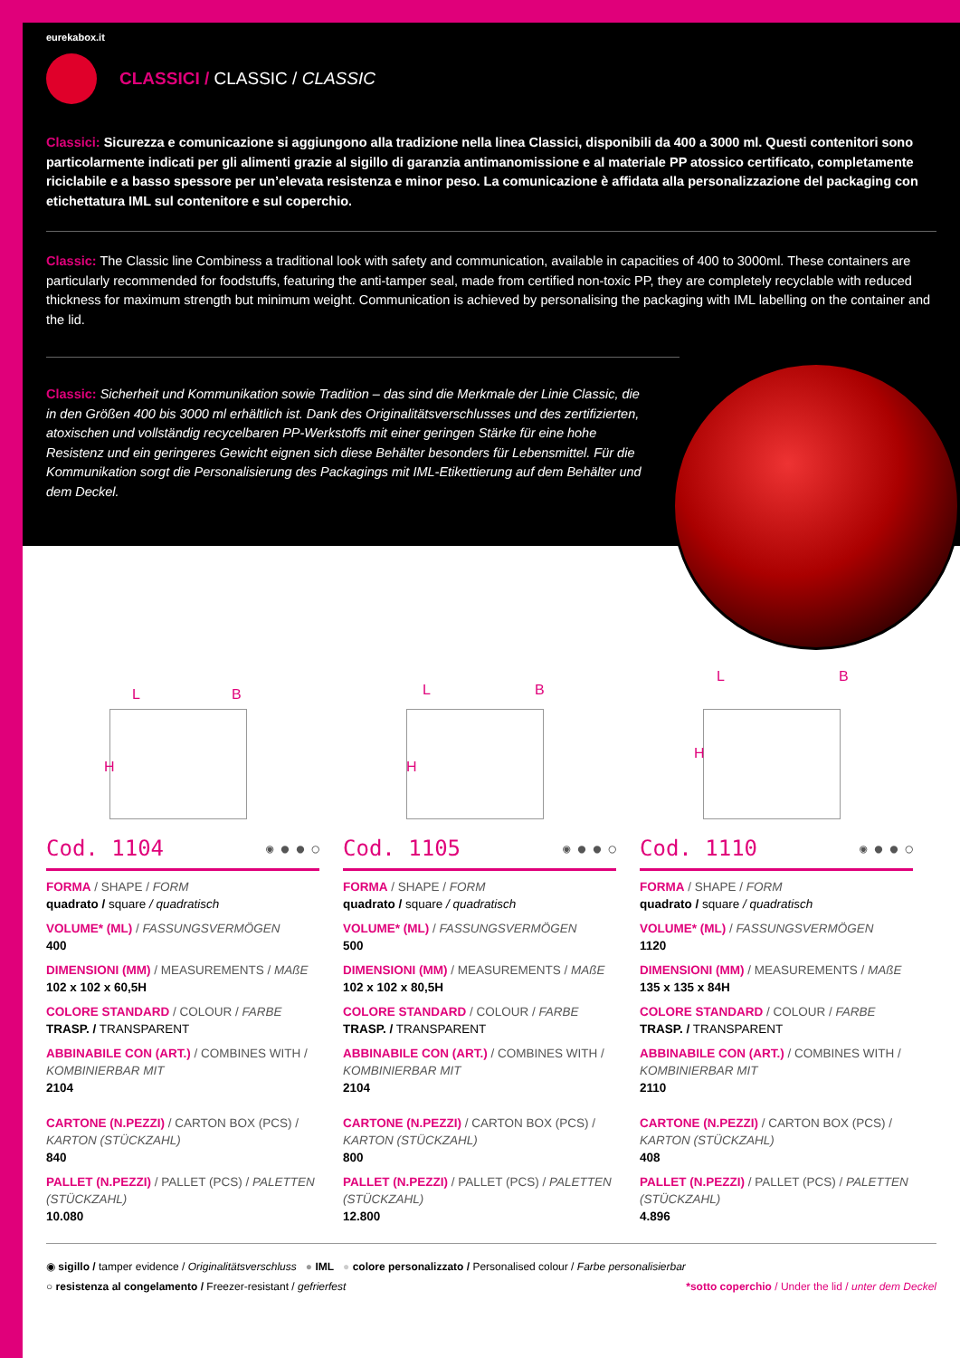eurekabox.it
CLASSICI / CLASSIC / CLASSIC
Classici: Sicurezza e comunicazione si aggiungono alla tradizione nella linea Classici, disponibili da 400 a 3000 ml. Questi contenitori sono particolarmente indicati per gli alimenti grazie al sigillo di garanzia antimanomissione e al materiale PP atossico certificato, completamente riciclabile e a basso spessore per un’elevata resistenza e minor peso. La comunicazione è affidata alla personalizzazione del packaging con etichettatura IML sul contenitore e sul coperchio.
Classic: The Classic line Combiness a traditional look with safety and communication, available in capacities of 400 to 3000ml. These containers are particularly recommended for foodstuffs, featuring the anti-tamper seal, made from certified non-toxic PP, they are completely recyclable with reduced thickness for maximum strength but minimum weight. Communication is achieved by personalising the packaging with IML labelling on the container and the lid.
Classic: Sicherheit und Kommunikation sowie Tradition – das sind die Merkmale der Linie Classic, die in den Größen 400 bis 3000 ml erhältlich ist. Dank des Originalitätsverschlusses und des zertifizierten, atoxischen und vollständig recycelbaren PP-Werkstoffs mit einer geringen Stärke für eine hohe Resistenz und ein geringeres Gewicht eignen sich diese Behälter besonders für Lebensmittel. Für die Kommunikation sorgt die Personalisierung des Packagings mit IML-Etikettierung auf dem Behälter und dem Deckel.
L B
H
Cod. 1104 ◉ ● ● ○
FORMA / SHAPE / FORM
quadrato / square / quadratisch
VOLUME* (ML) / FASSUNGSVERMÖGEN
400
DIMENSIONI (MM) / MEASUREMENTS / MAßE
102 x 102 x 60,5H
COLORE STANDARD / COLOUR / FARBE
TRASP. / TRANSPARENT
ABBINABILE CON (ART.) / COMBINES WITH / KOMBINIERBAR MIT
2104
CARTONE (N.PEZZI) / CARTON BOX (PCS) / KARTON (STÜCKZAHL)
840
PALLET (N.PEZZI) / PALLET (PCS) / PALETTEN (STÜCKZAHL)
10.080
L B
H
Cod. 1105 ◉ ● ● ○
FORMA / SHAPE / FORM
quadrato / square / quadratisch
VOLUME* (ML) / FASSUNGSVERMÖGEN
500
DIMENSIONI (MM) / MEASUREMENTS / MAßE
102 x 102 x 80,5H
COLORE STANDARD / COLOUR / FARBE
TRASP. / TRANSPARENT
ABBINABILE CON (ART.) / COMBINES WITH / KOMBINIERBAR MIT
2104
CARTONE (N.PEZZI) / CARTON BOX (PCS) / KARTON (STÜCKZAHL)
800
PALLET (N.PEZZI) / PALLET (PCS) / PALETTEN (STÜCKZAHL)
12.800
L B
H
Cod. 1110 ◉ ● ● ○
FORMA / SHAPE / FORM
quadrato / square / quadratisch
VOLUME* (ML) / FASSUNGSVERMÖGEN
1120
DIMENSIONI (MM) / MEASUREMENTS / MAßE
135 x 135 x 84H
COLORE STANDARD / COLOUR / FARBE
TRASP. / TRANSPARENT
ABBINABILE CON (ART.) / COMBINES WITH / KOMBINIERBAR MIT
2110
CARTONE (N.PEZZI) / CARTON BOX (PCS) / KARTON (STÜCKZAHL)
408
PALLET (N.PEZZI) / PALLET (PCS) / PALETTEN (STÜCKZAHL)
4.896
◉ sigillo / tamper evidence / Originalitätsverschluss ● IML ● colore personalizzato / Personalised colour / Farbe personalisierbar
○ resistenza al congelamento / Freezer-resistant / gefrierfest *sotto coperchio / Under the lid / unter dem Deckel